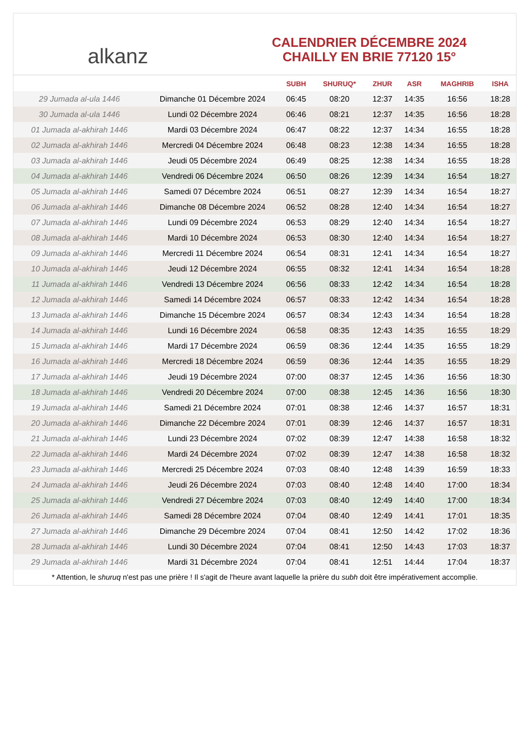alkanz
CALENDRIER DÉCEMBRE 2024
CHAILLY EN BRIE 77120 15°
| | | SUBH | SHURUQ* | ZHUR | ASR | MAGHRIB | ISHA |
| --- | --- | --- | --- | --- | --- | --- | --- |
| 29 Jumada al-ula 1446 | Dimanche 01 Décembre 2024 | 06:45 | 08:20 | 12:37 | 14:35 | 16:56 | 18:28 |
| 30 Jumada al-ula 1446 | Lundi 02 Décembre 2024 | 06:46 | 08:21 | 12:37 | 14:35 | 16:56 | 18:28 |
| 01 Jumada al-akhirah 1446 | Mardi 03 Décembre 2024 | 06:47 | 08:22 | 12:37 | 14:34 | 16:55 | 18:28 |
| 02 Jumada al-akhirah 1446 | Mercredi 04 Décembre 2024 | 06:48 | 08:23 | 12:38 | 14:34 | 16:55 | 18:28 |
| 03 Jumada al-akhirah 1446 | Jeudi 05 Décembre 2024 | 06:49 | 08:25 | 12:38 | 14:34 | 16:55 | 18:28 |
| 04 Jumada al-akhirah 1446 | Vendredi 06 Décembre 2024 | 06:50 | 08:26 | 12:39 | 14:34 | 16:54 | 18:27 |
| 05 Jumada al-akhirah 1446 | Samedi 07 Décembre 2024 | 06:51 | 08:27 | 12:39 | 14:34 | 16:54 | 18:27 |
| 06 Jumada al-akhirah 1446 | Dimanche 08 Décembre 2024 | 06:52 | 08:28 | 12:40 | 14:34 | 16:54 | 18:27 |
| 07 Jumada al-akhirah 1446 | Lundi 09 Décembre 2024 | 06:53 | 08:29 | 12:40 | 14:34 | 16:54 | 18:27 |
| 08 Jumada al-akhirah 1446 | Mardi 10 Décembre 2024 | 06:53 | 08:30 | 12:40 | 14:34 | 16:54 | 18:27 |
| 09 Jumada al-akhirah 1446 | Mercredi 11 Décembre 2024 | 06:54 | 08:31 | 12:41 | 14:34 | 16:54 | 18:27 |
| 10 Jumada al-akhirah 1446 | Jeudi 12 Décembre 2024 | 06:55 | 08:32 | 12:41 | 14:34 | 16:54 | 18:28 |
| 11 Jumada al-akhirah 1446 | Vendredi 13 Décembre 2024 | 06:56 | 08:33 | 12:42 | 14:34 | 16:54 | 18:28 |
| 12 Jumada al-akhirah 1446 | Samedi 14 Décembre 2024 | 06:57 | 08:33 | 12:42 | 14:34 | 16:54 | 18:28 |
| 13 Jumada al-akhirah 1446 | Dimanche 15 Décembre 2024 | 06:57 | 08:34 | 12:43 | 14:34 | 16:54 | 18:28 |
| 14 Jumada al-akhirah 1446 | Lundi 16 Décembre 2024 | 06:58 | 08:35 | 12:43 | 14:35 | 16:55 | 18:29 |
| 15 Jumada al-akhirah 1446 | Mardi 17 Décembre 2024 | 06:59 | 08:36 | 12:44 | 14:35 | 16:55 | 18:29 |
| 16 Jumada al-akhirah 1446 | Mercredi 18 Décembre 2024 | 06:59 | 08:36 | 12:44 | 14:35 | 16:55 | 18:29 |
| 17 Jumada al-akhirah 1446 | Jeudi 19 Décembre 2024 | 07:00 | 08:37 | 12:45 | 14:36 | 16:56 | 18:30 |
| 18 Jumada al-akhirah 1446 | Vendredi 20 Décembre 2024 | 07:00 | 08:38 | 12:45 | 14:36 | 16:56 | 18:30 |
| 19 Jumada al-akhirah 1446 | Samedi 21 Décembre 2024 | 07:01 | 08:38 | 12:46 | 14:37 | 16:57 | 18:31 |
| 20 Jumada al-akhirah 1446 | Dimanche 22 Décembre 2024 | 07:01 | 08:39 | 12:46 | 14:37 | 16:57 | 18:31 |
| 21 Jumada al-akhirah 1446 | Lundi 23 Décembre 2024 | 07:02 | 08:39 | 12:47 | 14:38 | 16:58 | 18:32 |
| 22 Jumada al-akhirah 1446 | Mardi 24 Décembre 2024 | 07:02 | 08:39 | 12:47 | 14:38 | 16:58 | 18:32 |
| 23 Jumada al-akhirah 1446 | Mercredi 25 Décembre 2024 | 07:03 | 08:40 | 12:48 | 14:39 | 16:59 | 18:33 |
| 24 Jumada al-akhirah 1446 | Jeudi 26 Décembre 2024 | 07:03 | 08:40 | 12:48 | 14:40 | 17:00 | 18:34 |
| 25 Jumada al-akhirah 1446 | Vendredi 27 Décembre 2024 | 07:03 | 08:40 | 12:49 | 14:40 | 17:00 | 18:34 |
| 26 Jumada al-akhirah 1446 | Samedi 28 Décembre 2024 | 07:04 | 08:40 | 12:49 | 14:41 | 17:01 | 18:35 |
| 27 Jumada al-akhirah 1446 | Dimanche 29 Décembre 2024 | 07:04 | 08:41 | 12:50 | 14:42 | 17:02 | 18:36 |
| 28 Jumada al-akhirah 1446 | Lundi 30 Décembre 2024 | 07:04 | 08:41 | 12:50 | 14:43 | 17:03 | 18:37 |
| 29 Jumada al-akhirah 1446 | Mardi 31 Décembre 2024 | 07:04 | 08:41 | 12:51 | 14:44 | 17:04 | 18:37 |
* Attention, le shuruq n'est pas une prière ! Il s'agit de l'heure avant laquelle la prière du subh doit être impérativement accomplie.